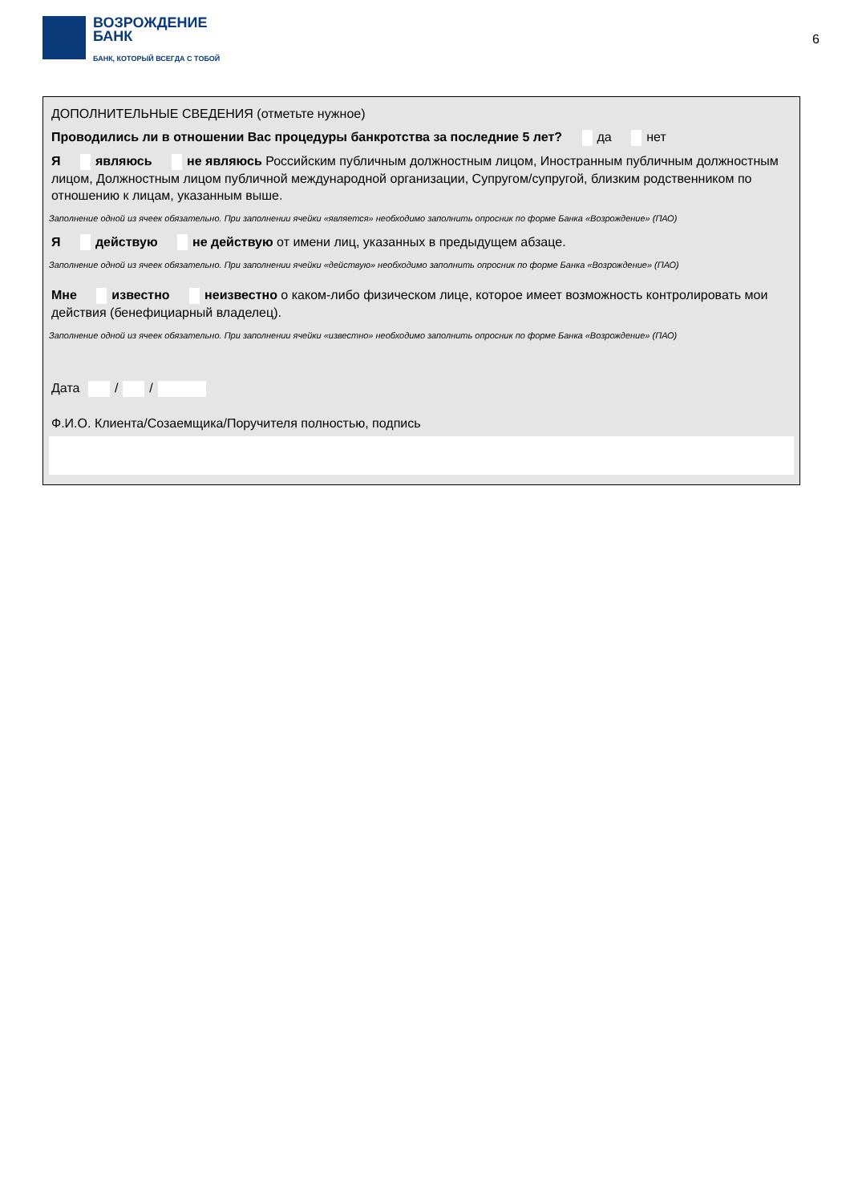ВОЗРОЖДЕНИЕ
БАНК
БАНК, КОТОРЫЙ ВСЕГДА С ТОБОЙ
6
ДОПОЛНИТЕЛЬНЫЕ СВЕДЕНИЯ (отметьте нужное)
Проводились ли в отношении Вас процедуры банкротства за последние 5 лет? да нет
Я являюсь не являюсь Российским публичным должностным лицом, Иностранным публичным должностным лицом, Должностным лицом публичной международной организации, Супругом/супругой, близким родственником по отношению к лицам, указанным выше.
Заполнение одной из ячеек обязательно. При заполнении ячейки «является» необходимо заполнить опросник по форме Банка «Возрождение» (ПАО)
Я действую не действую от имени лиц, указанных в предыдущем абзаце.
Заполнение одной из ячеек обязательно. При заполнении ячейки «действую» необходимо заполнить опросник по форме Банка «Возрождение» (ПАО)
Мне известно неизвестно о каком-либо физическом лице, которое имеет возможность контролировать мои действия (бенефициарный владелец).
Заполнение одной из ячеек обязательно. При заполнении ячейки «известно» необходимо заполнить опросник по форме Банка «Возрождение» (ПАО)
Дата / /
Ф.И.О. Клиента/Созаемщика/Поручителя полностью, подпись